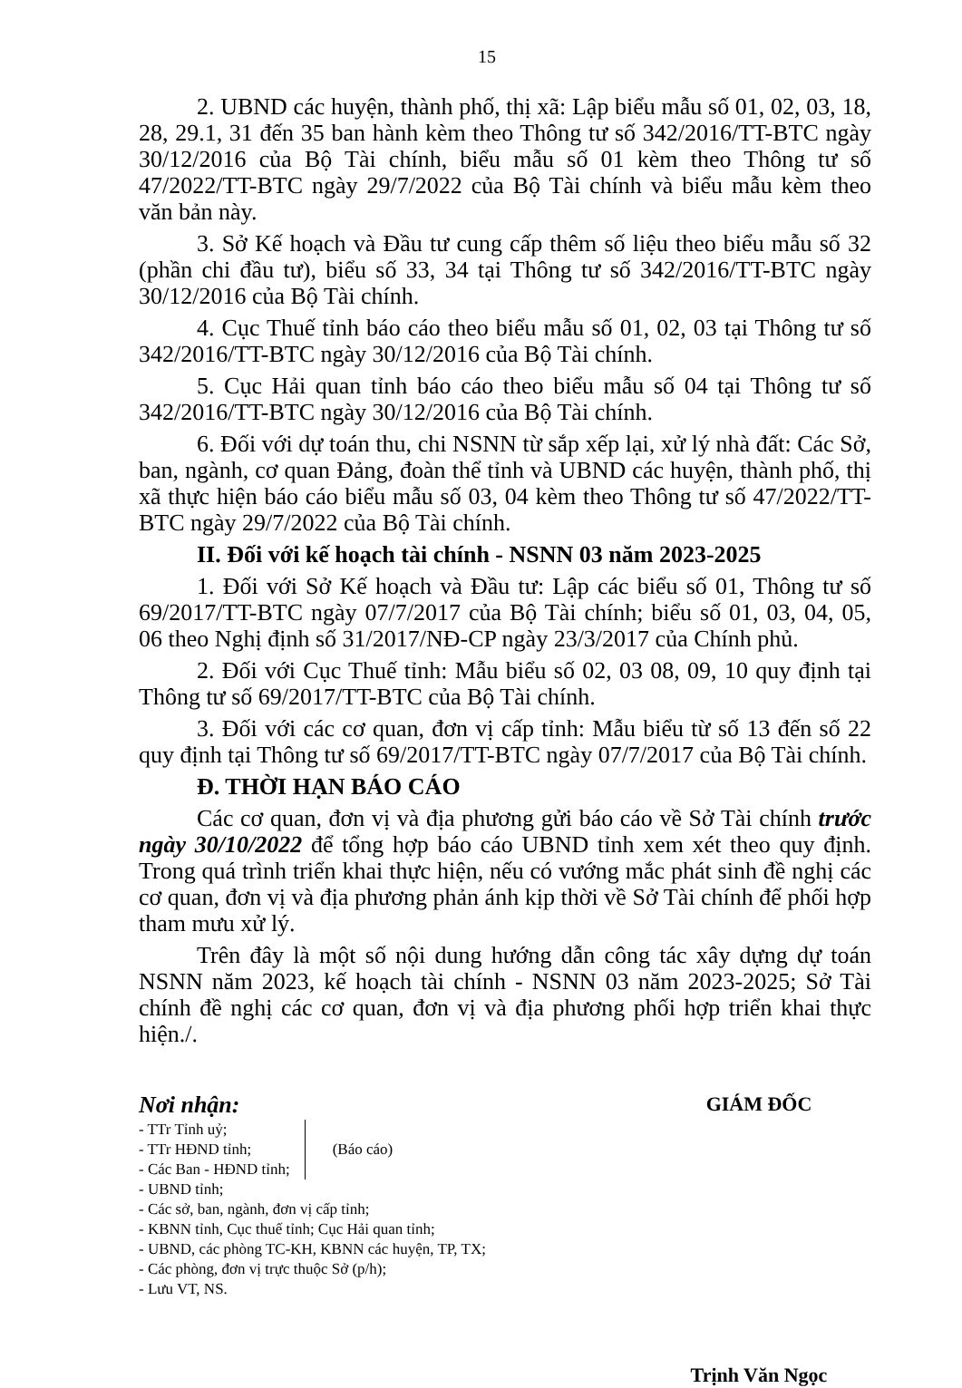15
2. UBND các huyện, thành phố, thị xã: Lập biểu mẫu số 01, 02, 03, 18, 28, 29.1, 31 đến 35 ban hành kèm theo Thông tư số 342/2016/TT-BTC ngày 30/12/2016 của Bộ Tài chính, biểu mẫu số 01 kèm theo Thông tư số 47/2022/TT-BTC ngày 29/7/2022 của Bộ Tài chính và biểu mẫu kèm theo văn bản này.
3. Sở Kế hoạch và Đầu tư cung cấp thêm số liệu theo biểu mẫu số 32 (phần chi đầu tư), biểu số 33, 34 tại Thông tư số 342/2016/TT-BTC ngày 30/12/2016 của Bộ Tài chính.
4. Cục Thuế tỉnh báo cáo theo biểu mẫu số 01, 02, 03 tại Thông tư số 342/2016/TT-BTC ngày 30/12/2016 của Bộ Tài chính.
5. Cục Hải quan tỉnh báo cáo theo biểu mẫu số 04 tại Thông tư số 342/2016/TT-BTC ngày 30/12/2016 của Bộ Tài chính.
6. Đối với dự toán thu, chi NSNN từ sắp xếp lại, xử lý nhà đất: Các Sở, ban, ngành, cơ quan Đảng, đoàn thể tỉnh và UBND các huyện, thành phố, thị xã thực hiện báo cáo biểu mẫu số 03, 04 kèm theo Thông tư số 47/2022/TT-BTC ngày 29/7/2022 của Bộ Tài chính.
II. Đối với kế hoạch tài chính - NSNN 03 năm 2023-2025
1. Đối với Sở Kế hoạch và Đầu tư: Lập các biểu số 01, Thông tư số 69/2017/TT-BTC ngày 07/7/2017 của Bộ Tài chính; biểu số 01, 03, 04, 05, 06 theo Nghị định số 31/2017/NĐ-CP ngày 23/3/2017 của Chính phủ.
2. Đối với Cục Thuế tỉnh: Mẫu biểu số 02, 03 08, 09, 10 quy định tại Thông tư số 69/2017/TT-BTC của Bộ Tài chính.
3. Đối với các cơ quan, đơn vị cấp tỉnh: Mẫu biểu từ số 13 đến số 22 quy định tại Thông tư số 69/2017/TT-BTC ngày 07/7/2017 của Bộ Tài chính.
Đ. THỜI HẠN BÁO CÁO
Các cơ quan, đơn vị và địa phương gửi báo cáo về Sở Tài chính trước ngày 30/10/2022 để tổng hợp báo cáo UBND tỉnh xem xét theo quy định. Trong quá trình triển khai thực hiện, nếu có vướng mắc phát sinh đề nghị các cơ quan, đơn vị và địa phương phản ánh kịp thời về Sở Tài chính để phối hợp tham mưu xử lý.
Trên đây là một số nội dung hướng dẫn công tác xây dựng dự toán NSNN năm 2023, kế hoạch tài chính - NSNN 03 năm 2023-2025; Sở Tài chính đề nghị các cơ quan, đơn vị và địa phương phối hợp triển khai thực hiện./.
Nơi nhận:
- TTr Tỉnh uỷ;
- TTr HĐND tỉnh;
- Các Ban - HĐND tỉnh;
(Báo cáo)
- UBND tỉnh;
- Các sở, ban, ngành, đơn vị cấp tỉnh;
- KBNN tỉnh, Cục thuế tỉnh; Cục Hải quan tỉnh;
- UBND, các phòng TC-KH, KBNN các huyện, TP, TX;
- Các phòng, đơn vị trực thuộc Sở (p/h);
- Lưu VT, NS.
GIÁM ĐỐC
Trịnh Văn Ngọc